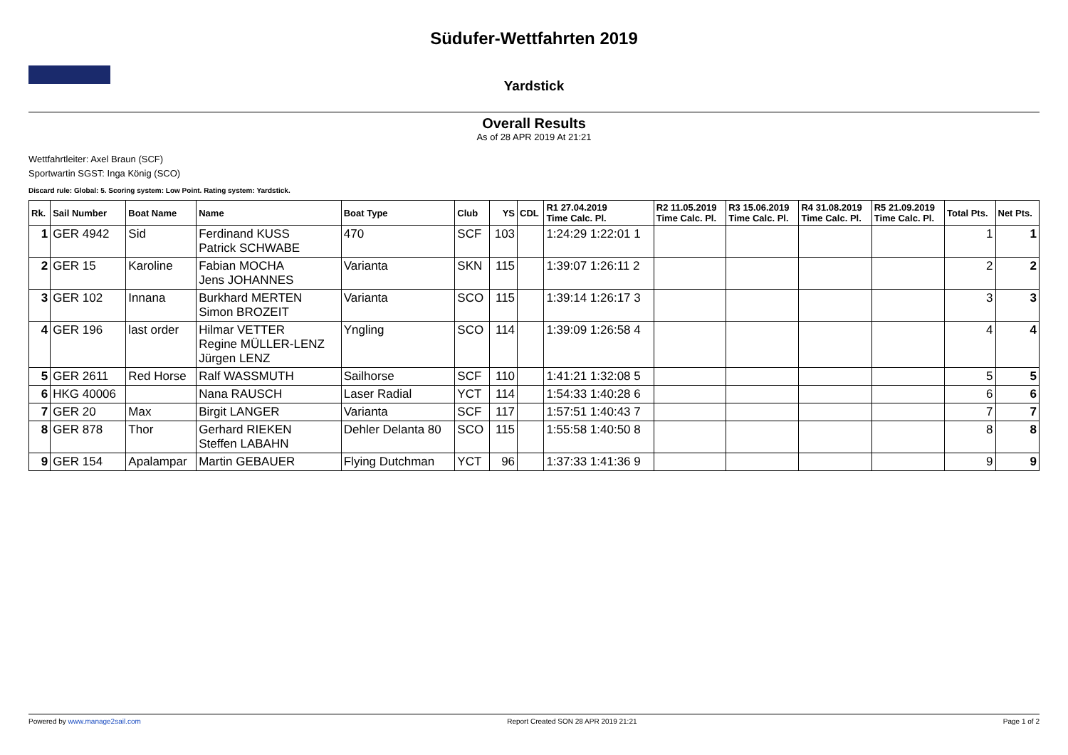Südufer-Wettfahrten 2019
Yardstick
Overall Results
As of 28 APR 2019 At 21:21
Wettfahrtleiter: Axel Braun (SCF)
Sportwartin SGST: Inga König (SCO)
Discard rule: Global: 5. Scoring system: Low Point. Rating system: Yardstick.
| Rk. | Sail Number | Boat Name | Name | Boat Type | Club | YS | CDL | R1 27.04.2019 Time Calc. Pl. | R2 11.05.2019 Time Calc. Pl. | R3 15.06.2019 Time Calc. Pl. | R4 31.08.2019 Time Calc. Pl. | R5 21.09.2019 Time Calc. Pl. | Total Pts. | Net Pts. |
| --- | --- | --- | --- | --- | --- | --- | --- | --- | --- | --- | --- | --- | --- | --- |
| 1 | GER 4942 | Sid | Ferdinand KUSS Patrick SCHWABE | 470 | SCF | 103 | | 1:24:29 1:22:01 1 | | | | | 1 | 1 |
| 2 | GER 15 | Karoline | Fabian MOCHA Jens JOHANNES | Varianta | SKN | 115 | | 1:39:07 1:26:11 2 | | | | | 2 | 2 |
| 3 | GER 102 | Innana | Burkhard MERTEN Simon BROZEIT | Varianta | SCO | 115 | | 1:39:14 1:26:17 3 | | | | | 3 | 3 |
| 4 | GER 196 | last order | Hilmar VETTER Regine MÜLLER-LENZ Jürgen LENZ | Yngling | SCO | 114 | | 1:39:09 1:26:58 4 | | | | | 4 | 4 |
| 5 | GER 2611 | Red Horse | Ralf WASSMUTH | Sailhorse | SCF | 110 | | 1:41:21 1:32:08 5 | | | | | 5 | 5 |
| 6 | HKG 40006 | | Nana RAUSCH | Laser Radial | YCT | 114 | | 1:54:33 1:40:28 6 | | | | | 6 | 6 |
| 7 | GER 20 | Max | Birgit LANGER | Varianta | SCF | 117 | | 1:57:51 1:40:43 7 | | | | | 7 | 7 |
| 8 | GER 878 | Thor | Gerhard RIEKEN Steffen LABAHN | Dehler Delanta 80 | SCO | 115 | | 1:55:58 1:40:50 8 | | | | | 8 | 8 |
| 9 | GER 154 | Apalampar | Martin GEBAUER | Flying Dutchman | YCT | 96 | | 1:37:33 1:41:36 9 | | | | | 9 | 9 |
Powered by www.manage2sail.com Report Created SON 28 APR 2019 21:21 Page 1 of 2